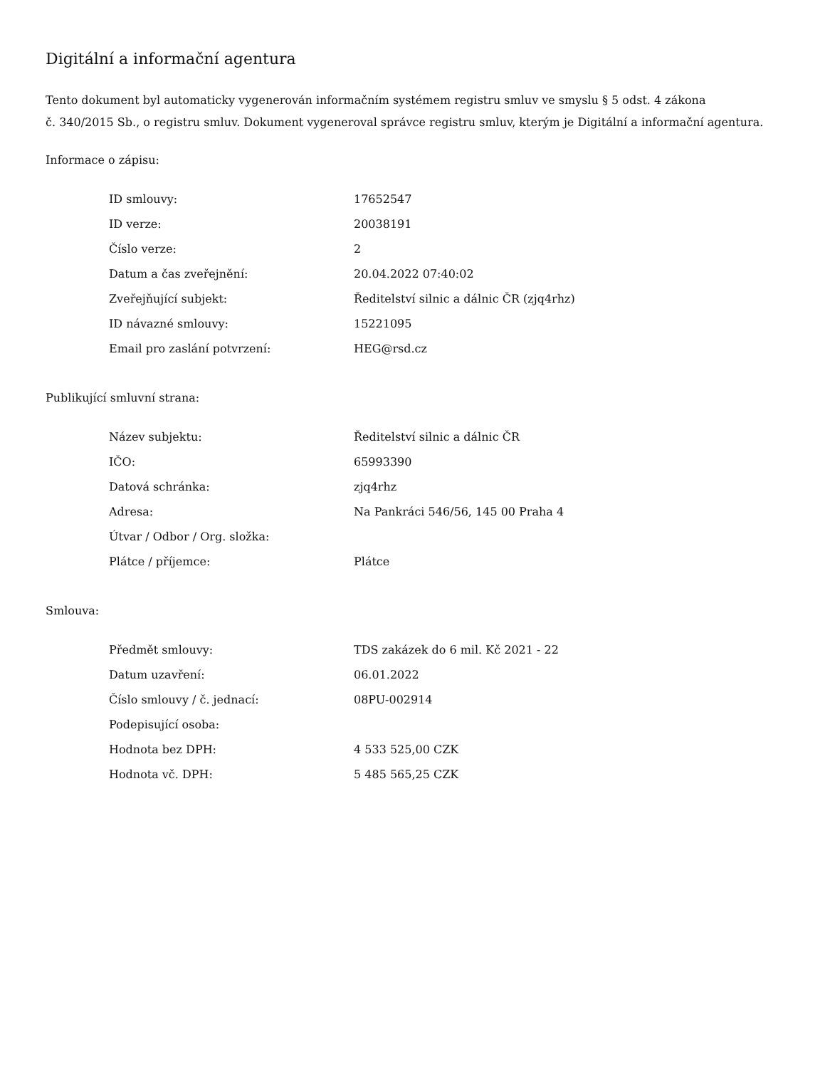Digitální a informační agentura
Tento dokument byl automaticky vygenerován informačním systémem registru smluv ve smyslu § 5 odst. 4 zákona
č. 340/2015 Sb., o registru smluv. Dokument vygeneroval správce registru smluv, kterým je Digitální a informační agentura.
Informace o zápisu:
| ID smlouvy: | 17652547 |
| ID verze: | 20038191 |
| Číslo verze: | 2 |
| Datum a čas zveřejnění: | 20.04.2022 07:40:02 |
| Zveřejňující subjekt: | Ředitelství silnic a dálnic ČR (zjq4rhz) |
| ID návazné smlouvy: | 15221095 |
| Email pro zaslání potvrzení: | HEG@rsd.cz |
Publikující smluvní strana:
| Název subjektu: | Ředitelství silnic a dálnic ČR |
| IČO: | 65993390 |
| Datová schránka: | zjq4rhz |
| Adresa: | Na Pankráci 546/56, 145 00 Praha 4 |
| Útvar / Odbor / Org. složka: | |
| Plátce / příjemce: | Plátce |
Smlouva:
| Předmět smlouvy: | TDS zakázek do 6 mil. Kč 2021 - 22 |
| Datum uzavření: | 06.01.2022 |
| Číslo smlouvy / č. jednací: | 08PU-002914 |
| Podepisující osoba: | |
| Hodnota bez DPH: | 4 533 525,00 CZK |
| Hodnota vč. DPH: | 5 485 565,25 CZK |